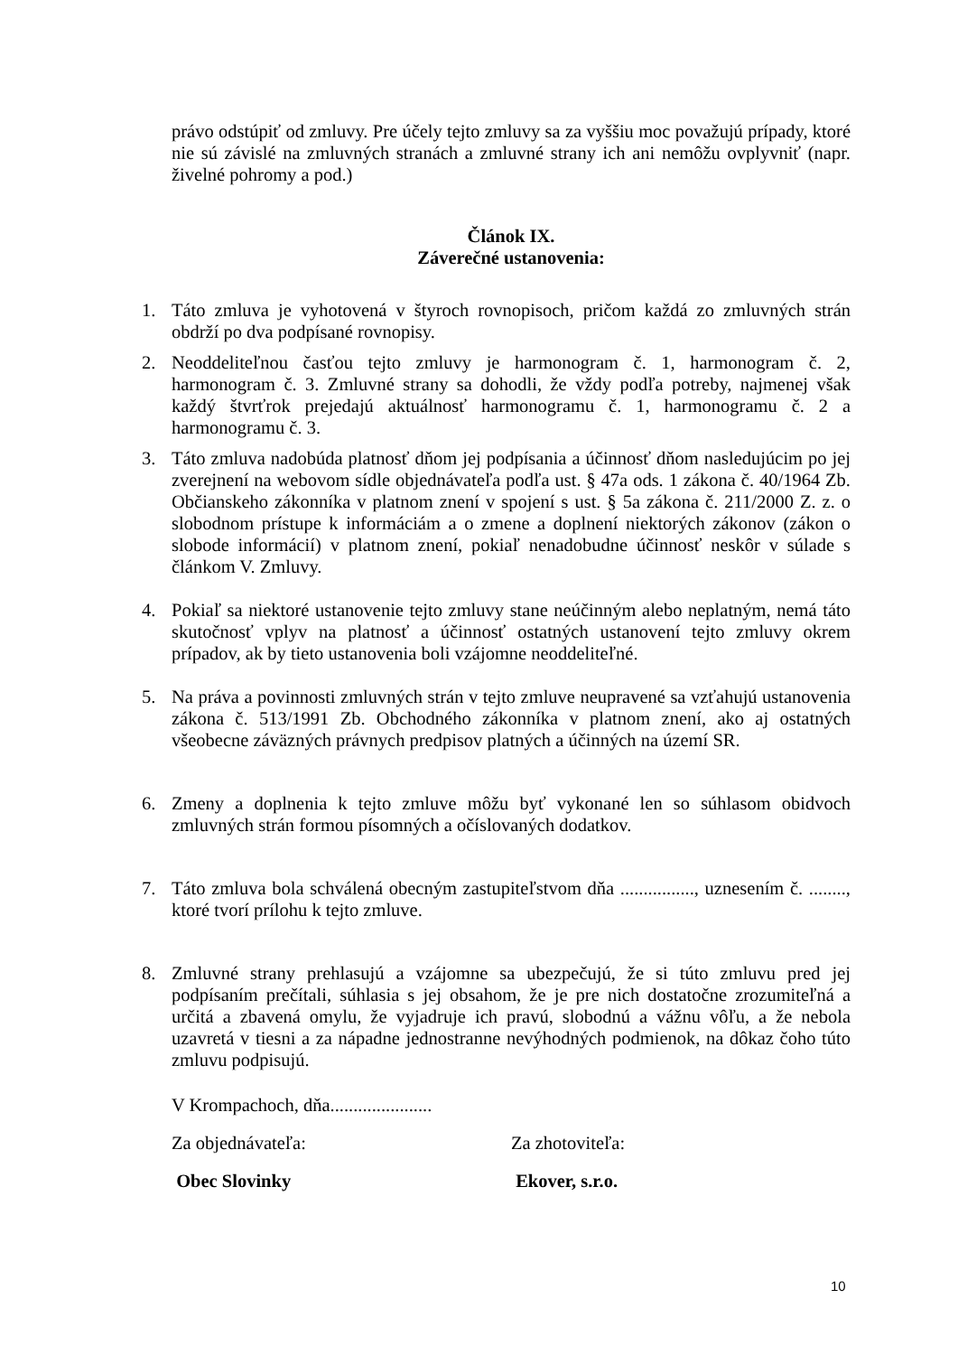právo odstúpiť od zmluvy. Pre účely tejto zmluvy sa za vyššiu moc považujú prípady, ktoré nie sú závislé na zmluvných stranách a zmluvné strany ich ani nemôžu ovplyvniť (napr. živelné pohromy a pod.)
Článok IX.
Záverečné ustanovenia:
1. Táto zmluva je vyhotovená v štyroch rovnopisoch, pričom každá zo zmluvných strán obdrží po dva podpísané rovnopisy.
2. Neoddeliteľnou časťou tejto zmluvy je harmonogram č. 1, harmonogram č. 2, harmonogram č. 3. Zmluvné strany sa dohodli, že vždy podľa potreby, najmenej však každý štvrťrok prejedajú aktuálnosť harmonogramu č. 1, harmonogramu č. 2 a harmonogramu č. 3.
3. Táto zmluva nadobúda platnosť dňom jej podpísania a účinnosť dňom nasledujúcim po jej zverejnení na webovom sídle objednávateľa podľa ust. § 47a ods. 1 zákona č. 40/1964 Zb. Občianskeho zákonníka v platnom znení v spojení s ust. § 5a zákona č. 211/2000 Z. z. o slobodnom prístupe k informáciám a o zmene a doplnení niektorých zákonov (zákon o slobode informácií) v platnom znení, pokiaľ nenadobudne účinnosť neskôr v súlade s článkom V. Zmluvy.
4. Pokiaľ sa niektoré ustanovenie tejto zmluvy stane neúčinným alebo neplatným, nemá táto skutočnosť vplyv na platnosť a účinnosť ostatných ustanovení tejto zmluvy okrem prípadov, ak by tieto ustanovenia boli vzájomne neoddeliteľné.
5. Na práva a povinnosti zmluvných strán v tejto zmluve neupravené sa vzťahujú ustanovenia zákona č. 513/1991 Zb. Obchodného zákonníka v platnom znení, ako aj ostatných všeobecne záväzných právnych predpisov platných a účinných na území SR.
6. Zmeny a doplnenia k tejto zmluve môžu byť vykonané len so súhlasom obidvoch zmluvných strán formou písomných a očíslovaných dodatkov.
7. Táto zmluva bola schválená obecným zastupiteľstvom dňa ................, uznesením č. ........, ktoré tvorí prílohu k tejto zmluve.
8. Zmluvné strany prehlasujú a vzájomne sa ubezpečujú, že si túto zmluvu pred jej podpísaním prečítali, súhlasia s jej obsahom, že je pre nich dostatočne zrozumiteľná a určitá a zbavená omylu, že vyjadruje ich pravú, slobodnú a vážnu vôľu, a že nebola uzavretá v tiesni a za nápadne jednostranne nevýhodných podmienok, na dôkaz čoho túto zmluvu podpisujú.
V Krompachoch, dňa......................
Za objednávateľa: Za zhotoviteľa:
Obec Slovinky Ekover, s.r.o.
10